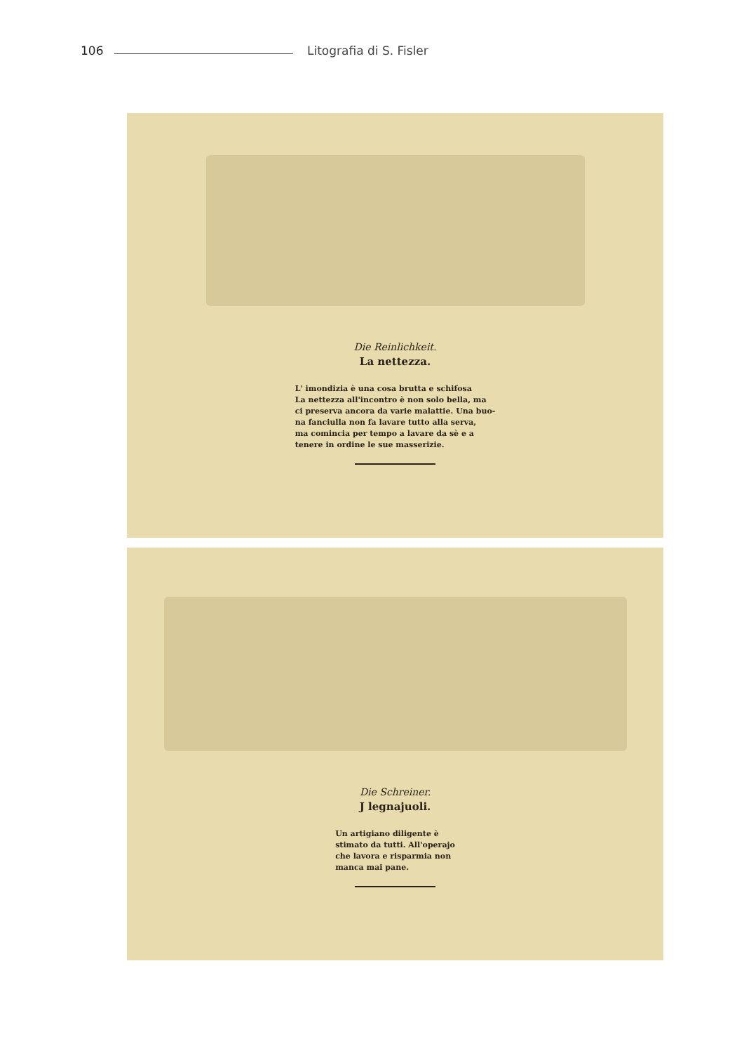106 Litografia di S. Fisler
Die Reinlichkeit.
La nettezza.
L' imondizia è una cosa brutta e schifosa
La nettezza all'incontro è non solo bella, ma
ci preserva ancora da varie malattie. Una buo-
na fanciulla non fa lavare tutto alla serva,
ma comincia per tempo a lavare da sè e a
tenere in ordine le sue masserizie.
Die Schreiner.
J legnajuoli.
Un artigiano diligente è
stimato da tutti. All'operajo
che lavora e risparmia non
manca mai pane.